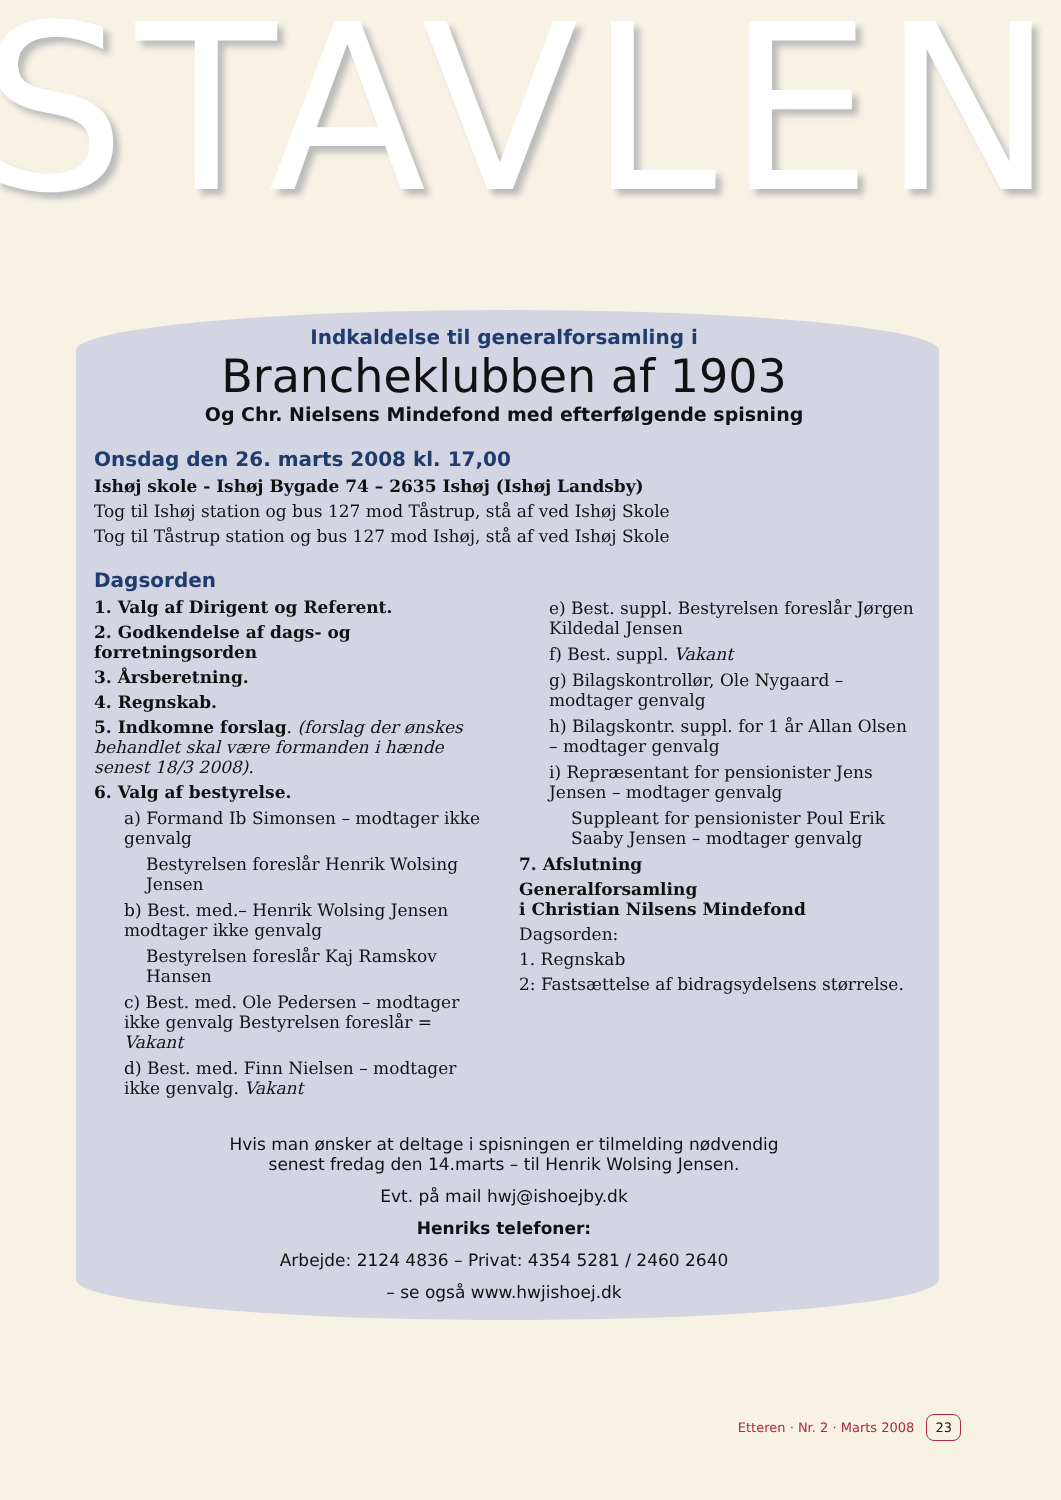STAVLEN
Indkaldelse til generalforsamling i
Brancheklubben af 1903
Og Chr. Nielsens Mindefond med efterfølgende spisning
Onsdag den 26. marts 2008 kl. 17,00
Ishøj skole - Ishøj Bygade 74 – 2635 Ishøj (Ishøj Landsby)
Tog til Ishøj station og bus 127 mod Tåstrup, stå af ved Ishøj Skole
Tog til Tåstrup station og bus 127 mod Ishøj, stå af ved Ishøj Skole
Dagsorden
1. Valg af Dirigent og Referent.
2. Godkendelse af dags- og forretningsorden
3. Årsberetning.
4. Regnskab.
5. Indkomne forslag. (forslag der ønskes behandlet skal være formanden i hænde senest 18/3 2008).
6. Valg af bestyrelse.
a) Formand Ib Simonsen – modtager ikke genvalg
Bestyrelsen foreslår Henrik Wolsing Jensen
b) Best. med.– Henrik Wolsing Jensen modtager ikke genvalg
Bestyrelsen foreslår Kaj Ramskov Hansen
c) Best. med. Ole Pedersen – modtager ikke genvalg Bestyrelsen foreslår = Vakant
d) Best. med. Finn Nielsen – modtager ikke genvalg. Vakant
e) Best. suppl. Bestyrelsen foreslår Jørgen Kildedal Jensen
f) Best. suppl. Vakant
g) Bilagskontrollør, Ole Nygaard – modtager genvalg
h) Bilagskontr. suppl. for 1 år Allan Olsen – modtager genvalg
i) Repræsentant for pensionister Jens Jensen – modtager genvalg
Suppleant for pensionister Poul Erik Saaby Jensen – modtager genvalg
7. Afslutning
Generalforsamling
i Christian Nilsens Mindefond
Dagsorden:
1. Regnskab
2: Fastsættelse af bidragsydelsens størrelse.
Hvis man ønsker at deltage i spisningen er tilmelding nødvendig
senest fredag den 14.marts – til Henrik Wolsing Jensen.
Evt. på mail hwj@ishoejby.dk
Henriks telefoner:
Arbejde: 2124 4836 – Privat: 4354 5281 / 2460 2640
– se også www.hwjishoej.dk
Etteren · Nr. 2 · Marts 2008 23